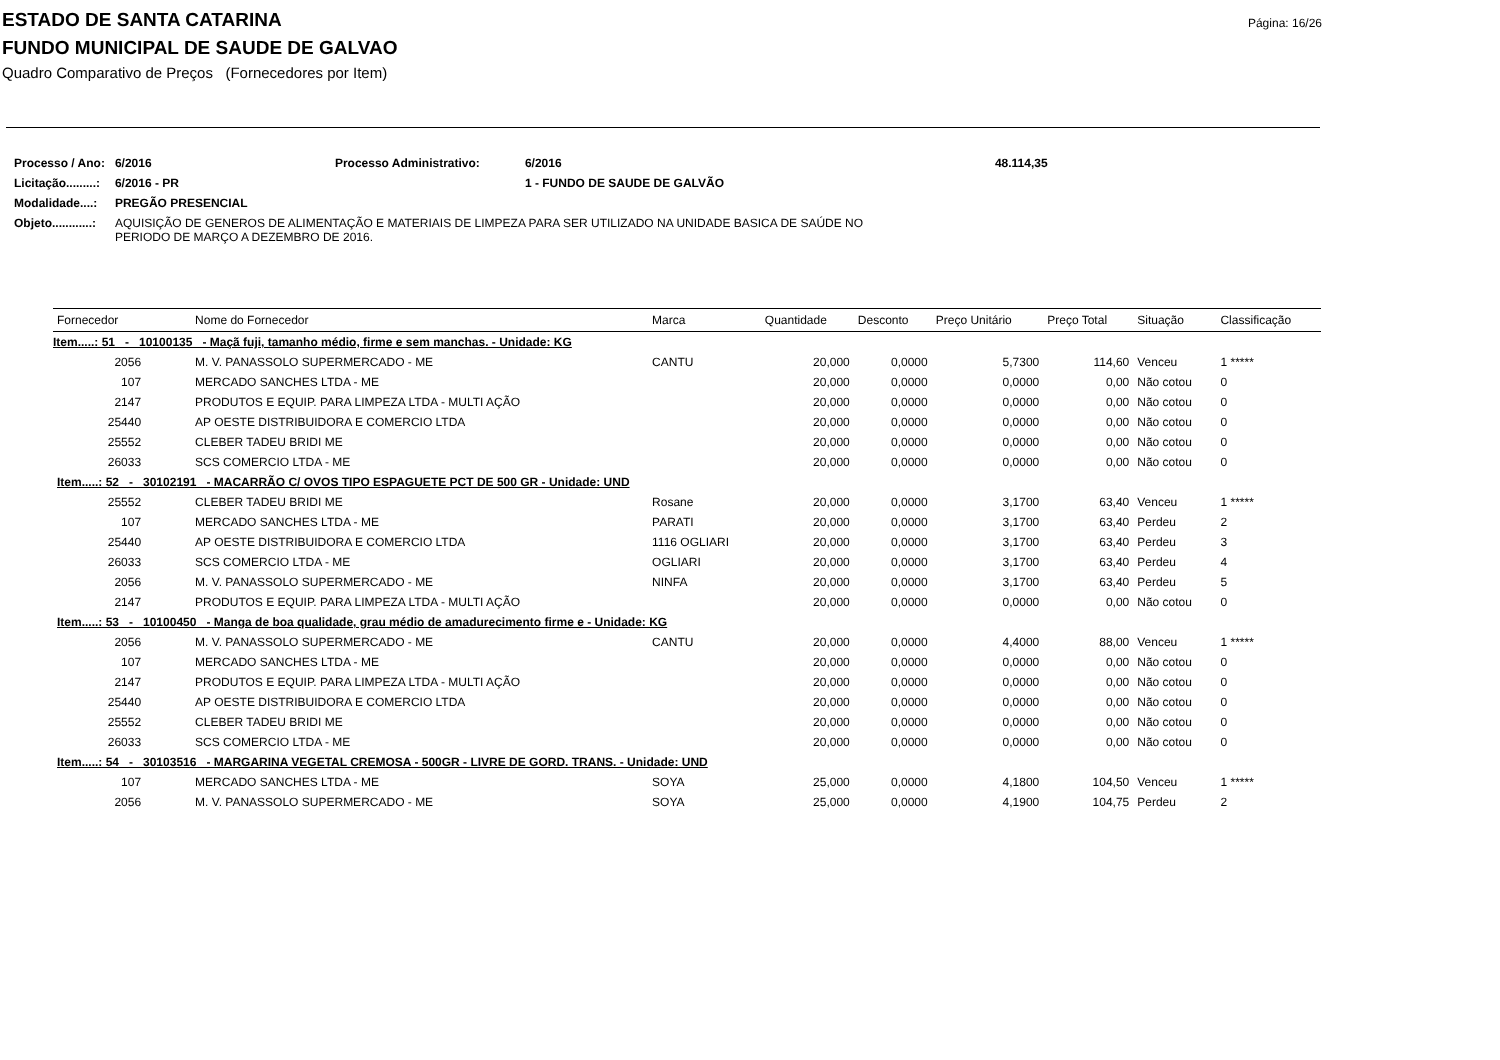Página: 16/26
ESTADO DE SANTA CATARINA
FUNDO MUNICIPAL DE SAUDE DE GALVAO
Quadro Comparativo de Preços (Fornecedores por Item)
| Processo / Ano: | 6/2016 | Processo Administrativo: | 6/2016 | 48.114,35 |
| Licitação.........: | 6/2016 - PR | | 1 - FUNDO DE SAUDE DE GALVÃO | |
| Modalidade....: | PREGÃO PRESENCIAL | | | |
| Objeto............: | AQUISIÇÃO DE GENEROS DE ALIMENTAÇÃO E MATERIAIS DE LIMPEZA PARA SER UTILIZADO NA UNIDADE BASICA DE SAÚDE NO PERIODO DE MARÇO A DEZEMBRO DE 2016. | | | |
| Fornecedor | Nome do Fornecedor | Marca | Quantidade | Desconto | Preço Unitário | Preço Total | Situação | Classificação |
| --- | --- | --- | --- | --- | --- | --- | --- | --- |
| Item.....: 51 - 10100135 - Maçã fuji, tamanho médio, firme e sem manchas. - Unidade: KG | | | | | | | | |
| 2056 | M. V. PANASSOLO SUPERMERCADO - ME | CANTU | 20,000 | 0,0000 | 5,7300 | 114,60 | Venceu | 1 ***** |
| 107 | MERCADO SANCHES LTDA - ME | | 20,000 | 0,0000 | 0,0000 | 0,00 | Não cotou | 0 |
| 2147 | PRODUTOS E EQUIP. PARA LIMPEZA LTDA - MULTI AÇÃO | | 20,000 | 0,0000 | 0,0000 | 0,00 | Não cotou | 0 |
| 25440 | AP OESTE DISTRIBUIDORA E COMERCIO LTDA | | 20,000 | 0,0000 | 0,0000 | 0,00 | Não cotou | 0 |
| 25552 | CLEBER TADEU BRIDI ME | | 20,000 | 0,0000 | 0,0000 | 0,00 | Não cotou | 0 |
| 26033 | SCS COMERCIO LTDA - ME | | 20,000 | 0,0000 | 0,0000 | 0,00 | Não cotou | 0 |
| Item.....: 52 - 30102191 - MACARRÃO C/ OVOS TIPO ESPAGUETE PCT DE 500 GR - Unidade: UND | | | | | | | | |
| 25552 | CLEBER TADEU BRIDI ME | Rosane | 20,000 | 0,0000 | 3,1700 | 63,40 | Venceu | 1 ***** |
| 107 | MERCADO SANCHES LTDA - ME | PARATI | 20,000 | 0,0000 | 3,1700 | 63,40 | Perdeu | 2 |
| 25440 | AP OESTE DISTRIBUIDORA E COMERCIO LTDA | 1116 OGLIARI | 20,000 | 0,0000 | 3,1700 | 63,40 | Perdeu | 3 |
| 26033 | SCS COMERCIO LTDA - ME | OGLIARI | 20,000 | 0,0000 | 3,1700 | 63,40 | Perdeu | 4 |
| 2056 | M. V. PANASSOLO SUPERMERCADO - ME | NINFA | 20,000 | 0,0000 | 3,1700 | 63,40 | Perdeu | 5 |
| 2147 | PRODUTOS E EQUIP. PARA LIMPEZA LTDA - MULTI AÇÃO | | 20,000 | 0,0000 | 0,0000 | 0,00 | Não cotou | 0 |
| Item.....: 53 - 10100450 - Manga de boa qualidade, grau médio de amadurecimento firme e - Unidade: KG | | | | | | | | |
| 2056 | M. V. PANASSOLO SUPERMERCADO - ME | CANTU | 20,000 | 0,0000 | 4,4000 | 88,00 | Venceu | 1 ***** |
| 107 | MERCADO SANCHES LTDA - ME | | 20,000 | 0,0000 | 0,0000 | 0,00 | Não cotou | 0 |
| 2147 | PRODUTOS E EQUIP. PARA LIMPEZA LTDA - MULTI AÇÃO | | 20,000 | 0,0000 | 0,0000 | 0,00 | Não cotou | 0 |
| 25440 | AP OESTE DISTRIBUIDORA E COMERCIO LTDA | | 20,000 | 0,0000 | 0,0000 | 0,00 | Não cotou | 0 |
| 25552 | CLEBER TADEU BRIDI ME | | 20,000 | 0,0000 | 0,0000 | 0,00 | Não cotou | 0 |
| 26033 | SCS COMERCIO LTDA - ME | | 20,000 | 0,0000 | 0,0000 | 0,00 | Não cotou | 0 |
| Item.....: 54 - 30103516 - MARGARINA VEGETAL CREMOSA - 500GR - LIVRE DE GORD. TRANS. - Unidade: UND | | | | | | | | |
| 107 | MERCADO SANCHES LTDA - ME | SOYA | 25,000 | 0,0000 | 4,1800 | 104,50 | Venceu | 1 ***** |
| 2056 | M. V. PANASSOLO SUPERMERCADO - ME | SOYA | 25,000 | 0,0000 | 4,1900 | 104,75 | Perdeu | 2 |